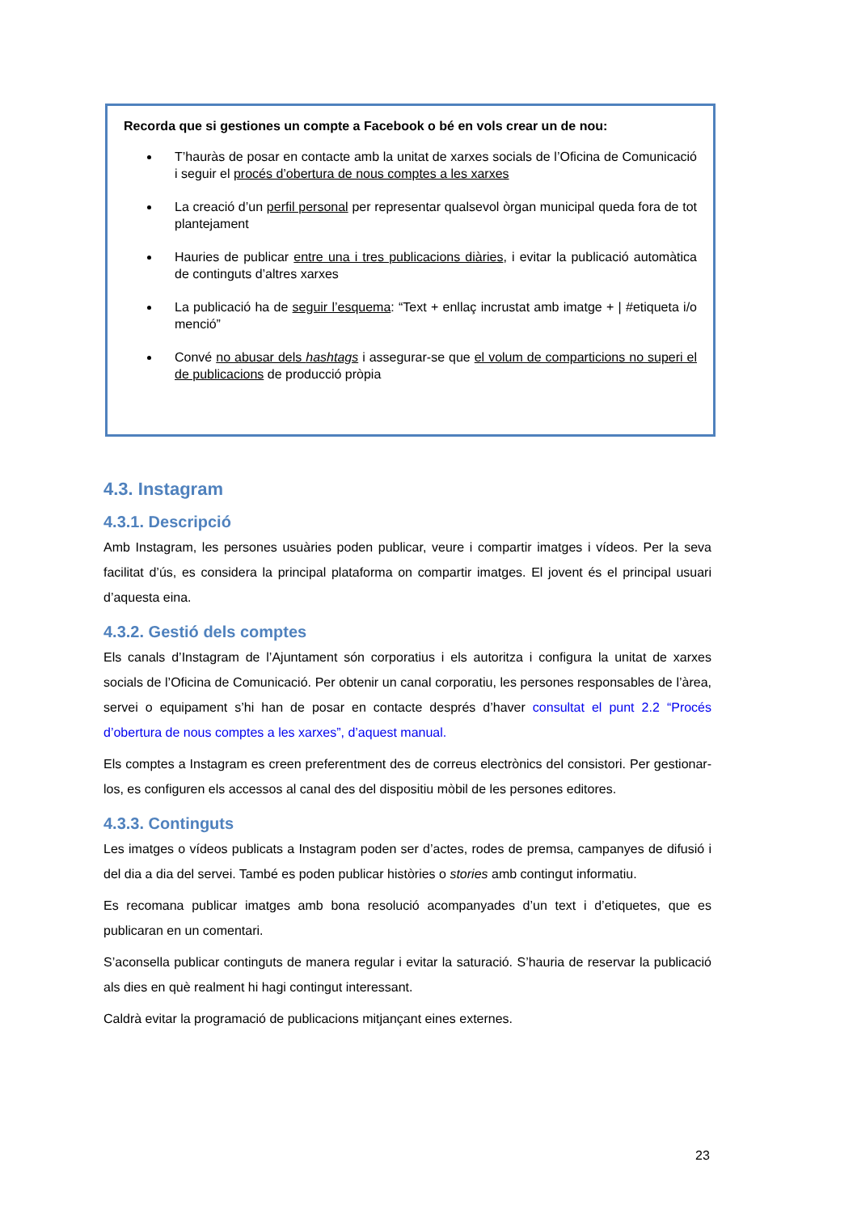Recorda que si gestiones un compte a Facebook o bé en vols crear un de nou:
T’hauràs de posar en contacte amb la unitat de xarxes socials de l’Oficina de Comunicació i seguir el procés d’obertura de nous comptes a les xarxes
La creació d’un perfil personal per representar qualsevol òrgan municipal queda fora de tot plantejament
Hauries de publicar entre una i tres publicacions diàries, i evitar la publicació automàtica de continguts d’altres xarxes
La publicació ha de seguir l’esquema: “Text + enllaç incrustat amb imatge + | #etiqueta i/o menció”
Convé no abusar dels hashtags i assegurar-se que el volum de comparticions no superi el de publicacions de producció pròpia
4.3. Instagram
4.3.1. Descripció
Amb Instagram, les persones usuàries poden publicar, veure i compartir imatges i vídeos. Per la seva facilitat d’ús, es considera la principal plataforma on compartir imatges. El jovent és el principal usuari d’aquesta eina.
4.3.2. Gestió dels comptes
Els canals d’Instagram de l’Ajuntament són corporatius i els autoritza i configura la unitat de xarxes socials de l’Oficina de Comunicació. Per obtenir un canal corporatiu, les persones responsables de l’àrea, servei o equipament s’hi han de posar en contacte després d’haver consultat el punt 2.2 “Procés d’obertura de nous comptes a les xarxes”, d’aquest manual.
Els comptes a Instagram es creen preferentment des de correus electrònics del consistori. Per gestionar-los, es configuren els accessos al canal des del dispositiu mòbil de les persones editores.
4.3.3. Continguts
Les imatges o vídeos publicats a Instagram poden ser d’actes, rodes de premsa, campanyes de difusió i del dia a dia del servei. També es poden publicar històries o stories amb contingut informatiu.
Es recomana publicar imatges amb bona resolució acompanyades d’un text i d’etiquetes, que es publicaran en un comentari.
S’aconsella publicar continguts de manera regular i evitar la saturació. S’hauria de reservar la publicació als dies en què realment hi hagi contingut interessant.
Caldrà evitar la programació de publicacions mitjançant eines externes.
23